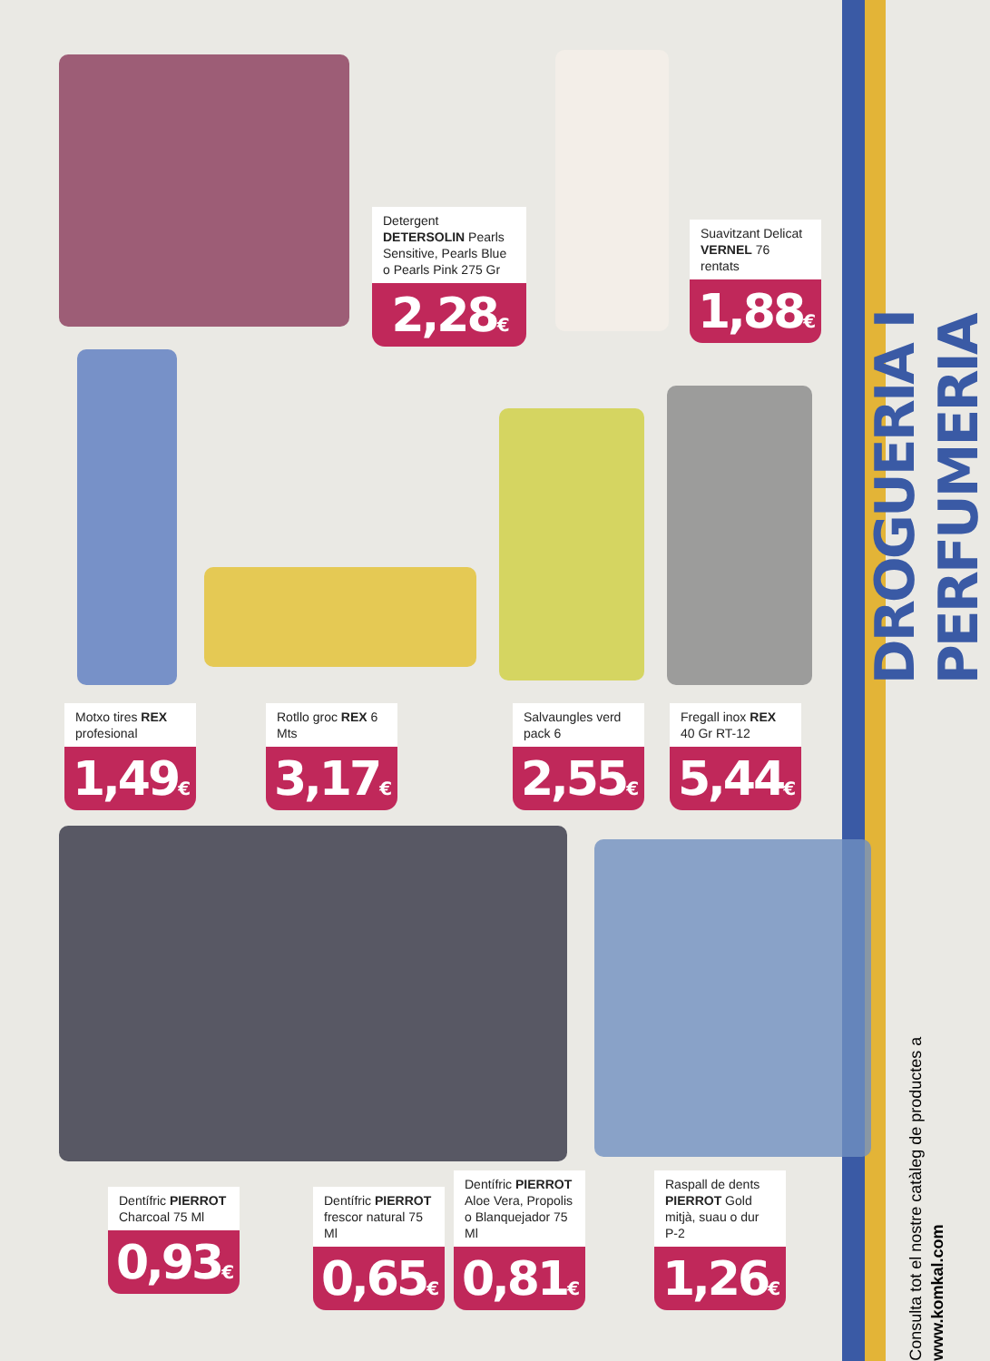Detergent DETERSOLIN Pearls Sensitive, Pearls Blue o Pearls Pink 275 Gr
2,28€
Suavitzant Delicat VERNEL 76 rentats
1,88€
Motxo tires REX profesional
1,49€
Rotllo groc REX 6 Mts
3,17€
Salvaungles verd pack 6
2,55€
Fregall inox REX 40 Gr RT-12
5,44€
Dentífric PIERROT Charcoal 75 Ml
0,93€
Dentífric PIERROT frescor natural 75 Ml
0,65€
Dentífric PIERROT Aloe Vera, Propolis o Blanquejador 75 Ml
0,81€
Raspall de dents PIERROT Gold mitjà, suau o dur P-2
1,26€
DROGUERIA I PERFUMERIA
Consulta tot el nostre catàleg de productes a www.komkal.com